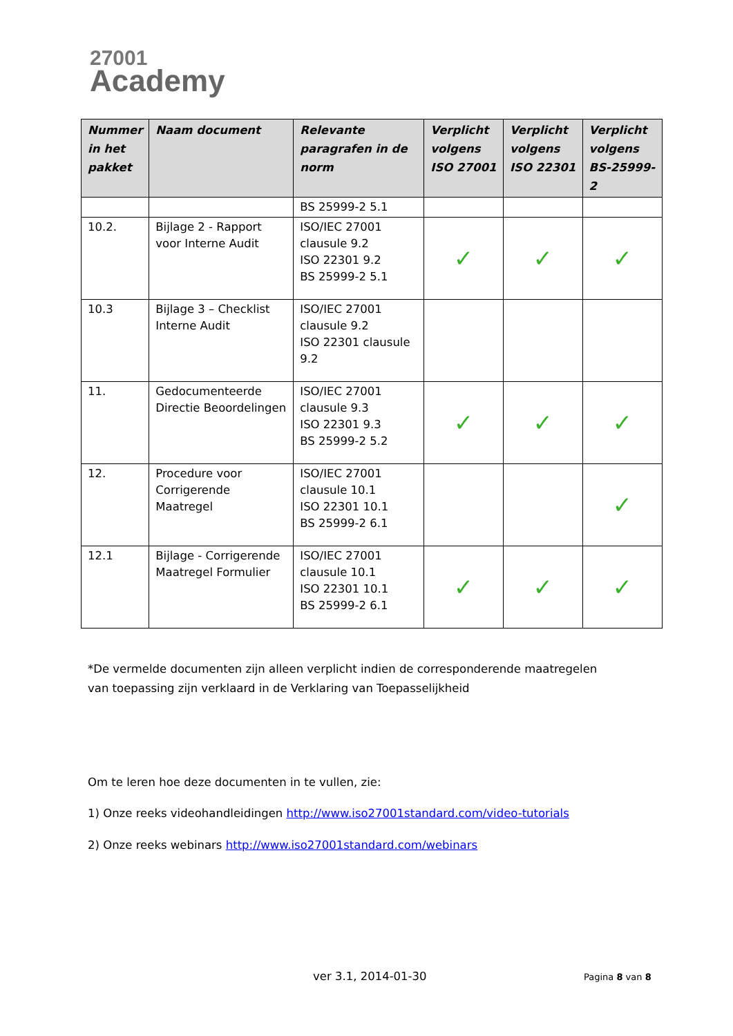27001
Academy
| Nummer in het pakket | Naam document | Relevante paragrafen in de norm | Verplicht volgens ISO 27001 | Verplicht volgens ISO 22301 | Verplicht volgens BS-25999-2 |
| --- | --- | --- | --- | --- | --- |
| | | BS 25999-2 5.1 | | | |
| 10.2. | Bijlage 2 - Rapport voor Interne Audit | ISO/IEC 27001 clausule 9.2 ISO 22301 9.2 BS 25999-2 5.1 | ✓ | ✓ | ✓ |
| 10.3 | Bijlage 3 – Checklist Interne Audit | ISO/IEC 27001 clausule 9.2 ISO 22301 clausule 9.2 | | | |
| 11. | Gedocumenteerde Directie Beoordelingen | ISO/IEC 27001 clausule 9.3 ISO 22301 9.3 BS 25999-2 5.2 | ✓ | ✓ | ✓ |
| 12. | Procedure voor Corrigerende Maatregel | ISO/IEC 27001 clausule 10.1 ISO 22301 10.1 BS 25999-2 6.1 | | | ✓ |
| 12.1 | Bijlage - Corrigerende Maatregel Formulier | ISO/IEC 27001 clausule 10.1 ISO 22301 10.1 BS 25999-2 6.1 | ✓ | ✓ | ✓ |
*De vermelde documenten zijn alleen verplicht indien de corresponderende maatregelen van toepassing zijn verklaard in de Verklaring van Toepasselijkheid
Om te leren hoe deze documenten in te vullen, zie:
1) Onze reeks videohandleidingen http://www.iso27001standard.com/video-tutorials
2) Onze reeks webinars http://www.iso27001standard.com/webinars
ver 3.1, 2014-01-30 Pagina 8 van 8